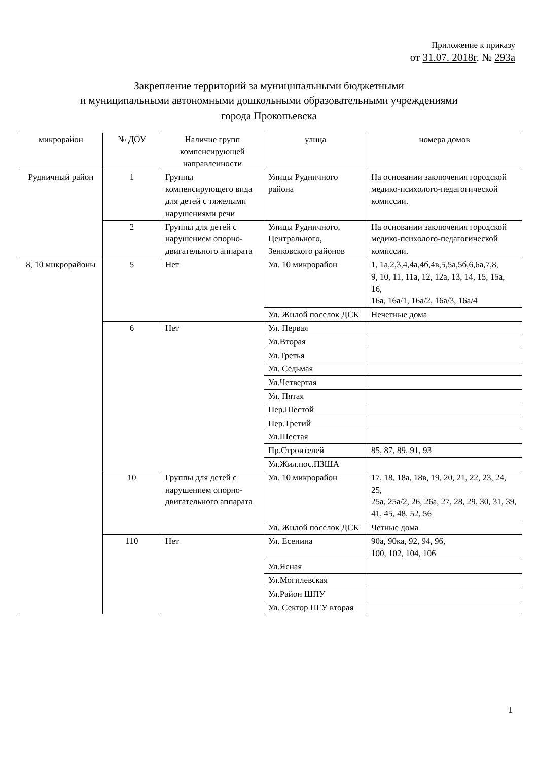Приложение к приказу
от 31.07. 2018г. № 293а
Закрепление территорий за муниципальными бюджетными
и муниципальными автономными дошкольными образовательными учреждениями
города Прокопьевска
| микрорайон | № ДОУ | Наличие групп компенсирующей направленности | улица | номера домов |
| --- | --- | --- | --- | --- |
| Рудничный район | 1 | Группы компенсирующего вида для детей с тяжелыми нарушениями речи | Улицы Рудничного района | На основании заключения городской медико-психолого-педагогической комиссии. |
| | 2 | Группы для детей с нарушением опорно-двигательного аппарата | Улицы Рудничного, Центрального, Зенковского районов | На основании заключения городской медико-психолого-педагогической комиссии. |
| 8, 10 микрорайоны | 5 | Нет | Ул. 10 микрорайон | 1, 1а,2,3,4,4а,4б,4в,5,5а,5б,6,6а,7,8, 9, 10, 11, 11а, 12, 12а, 13, 14, 15, 15а, 16, 16а, 16а/1, 16а/2, 16а/3, 16а/4 |
| | | | Ул. Жилой поселок ДСК | Нечетные дома |
| | 6 | Нет | Ул. Первая | |
| | | | Ул.Вторая | |
| | | | Ул.Третья | |
| | | | Ул. Седьмая | |
| | | | Ул.Четвертая | |
| | | | Ул. Пятая | |
| | | | Пер.Шестой | |
| | | | Пер.Третий | |
| | | | Ул.Шестая | |
| | | | Пр.Строителей | 85, 87, 89, 91, 93 |
| | | | Ул.Жил.пос.ПЗША | |
| | 10 | Группы для детей с нарушением опорно-двигательного аппарата | Ул. 10 микрорайон | 17, 18, 18а, 18в, 19, 20, 21, 22, 23, 24, 25, 25а, 25а/2, 26, 26а, 27, 28, 29, 30, 31, 39, 41, 45, 48, 52, 56 |
| | | | Ул. Жилой поселок ДСК | Четные дома |
| | 110 | Нет | Ул. Есенина | 90а, 90ка, 92, 94, 96, 100, 102, 104, 106 |
| | | | Ул.Ясная | |
| | | | Ул.Могилевская | |
| | | | Ул.Район ШПУ | |
| | | | Ул. Сектор ПГУ вторая | |
1